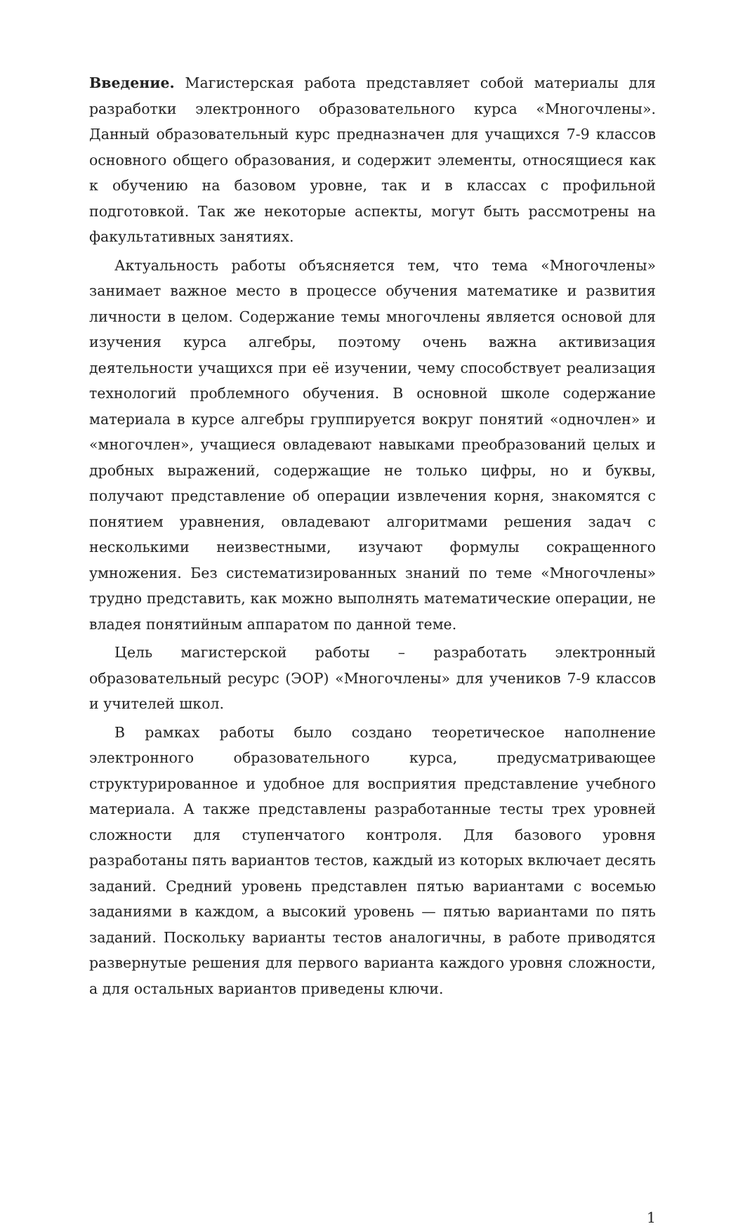Введение. Магистерская работа представляет собой материалы для разработки электронного образовательного курса «Многочлены». Данный образовательный курс предназначен для учащихся 7-9 классов основного общего образования, и содержит элементы, относящиеся как к обучению на базовом уровне, так и в классах с профильной подготовкой. Так же некоторые аспекты, могут быть рассмотрены на факультативных занятиях.
Актуальность работы объясняется тем, что тема «Многочлены» занимает важное место в процессе обучения математике и развития личности в целом. Содержание темы многочлены является основой для изучения курса алгебры, поэтому очень важна активизация деятельности учащихся при её изучении, чему способствует реализация технологий проблемного обучения. В основной школе содержание материала в курсе алгебры группируется вокруг понятий «одночлен» и «многочлен», учащиеся овладевают навыками преобразований целых и дробных выражений, содержащие не только цифры, но и буквы, получают представление об операции извлечения корня, знакомятся с понятием уравнения, овладевают алгоритмами решения задач с несколькими неизвестными, изучают формулы сокращенного умножения. Без систематизированных знаний по теме «Многочлены» трудно представить, как можно выполнять математические операции, не владея понятийным аппаратом по данной теме.
Цель магистерской работы – разработать электронный образовательный ресурс (ЭОР) «Многочлены» для учеников 7-9 классов и учителей школ.
В рамках работы было создано теоретическое наполнение электронного образовательного курса, предусматривающее структурированное и удобное для восприятия представление учебного материала. А также представлены разработанные тесты трех уровней сложности для ступенчатого контроля. Для базового уровня разработаны пять вариантов тестов, каждый из которых включает десять заданий. Средний уровень представлен пятью вариантами с восемью заданиями в каждом, а высокий уровень — пятью вариантами по пять заданий. Поскольку варианты тестов аналогичны, в работе приводятся развернутые решения для первого варианта каждого уровня сложности, а для остальных вариантов приведены ключи.
1